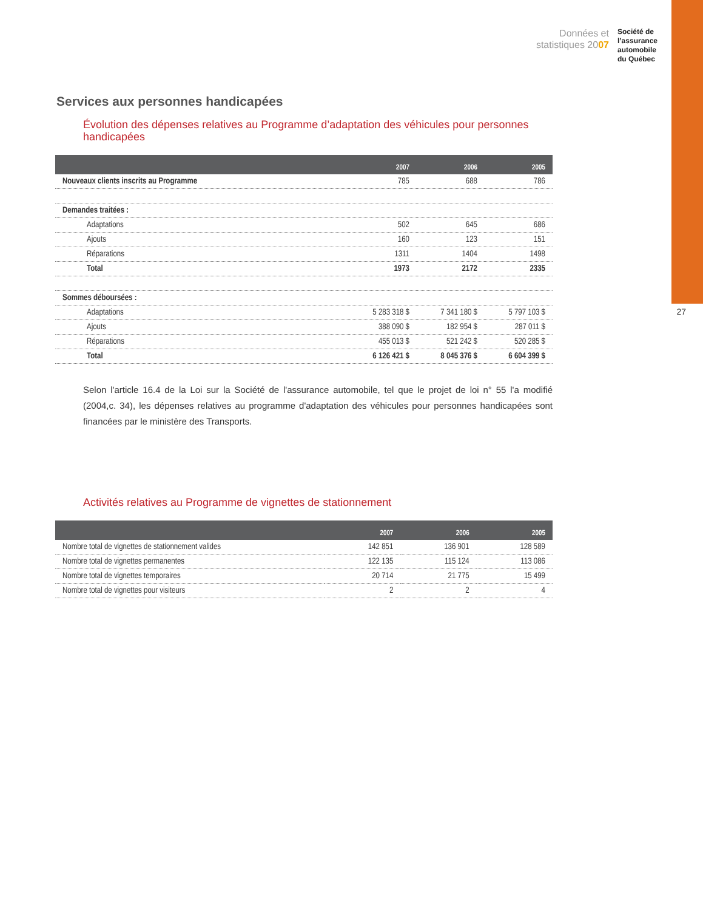Données et
statistiques 2007
Société de
l’assurance
automobile
du Québec
27
Services aux personnes handicapées
Évolution des dépenses relatives au Programme d’adaptation des véhicules pour personnes handicapées
| | 2007 | 2006 | 2005 |
| --- | --- | --- | --- |
| Nouveaux clients inscrits au Programme | 785 | 688 | 786 |
| Demandes traitées : | | | |
| Adaptations | 502 | 645 | 686 |
| Ajouts | 160 | 123 | 151 |
| Réparations | 1311 | 1404 | 1498 |
| Total | 1973 | 2172 | 2335 |
| Sommes déboursées : | | | |
| Adaptations | 5 283 318 $ | 7 341 180 $ | 5 797 103 $ |
| Ajouts | 388 090 $ | 182 954 $ | 287 011 $ |
| Réparations | 455 013 $ | 521 242 $ | 520 285 $ |
| Total | 6 126 421 $ | 8 045 376 $ | 6 604 399 $ |
Selon l'article 16.4 de la Loi sur la Société de l'assurance automobile, tel que le projet de loi n° 55 l'a modifié (2004,c. 34), les dépenses relatives au programme d'adaptation des véhicules pour personnes handicapées sont financées par le ministère des Transports.
Activités relatives au Programme de vignettes de stationnement
| | 2007 | 2006 | 2005 |
| --- | --- | --- | --- |
| Nombre total de vignettes de stationnement valides | 142 851 | 136 901 | 128 589 |
| Nombre total de vignettes permanentes | 122 135 | 115 124 | 113 086 |
| Nombre total de vignettes temporaires | 20 714 | 21 775 | 15 499 |
| Nombre total de vignettes pour visiteurs | 2 | 2 | 4 |